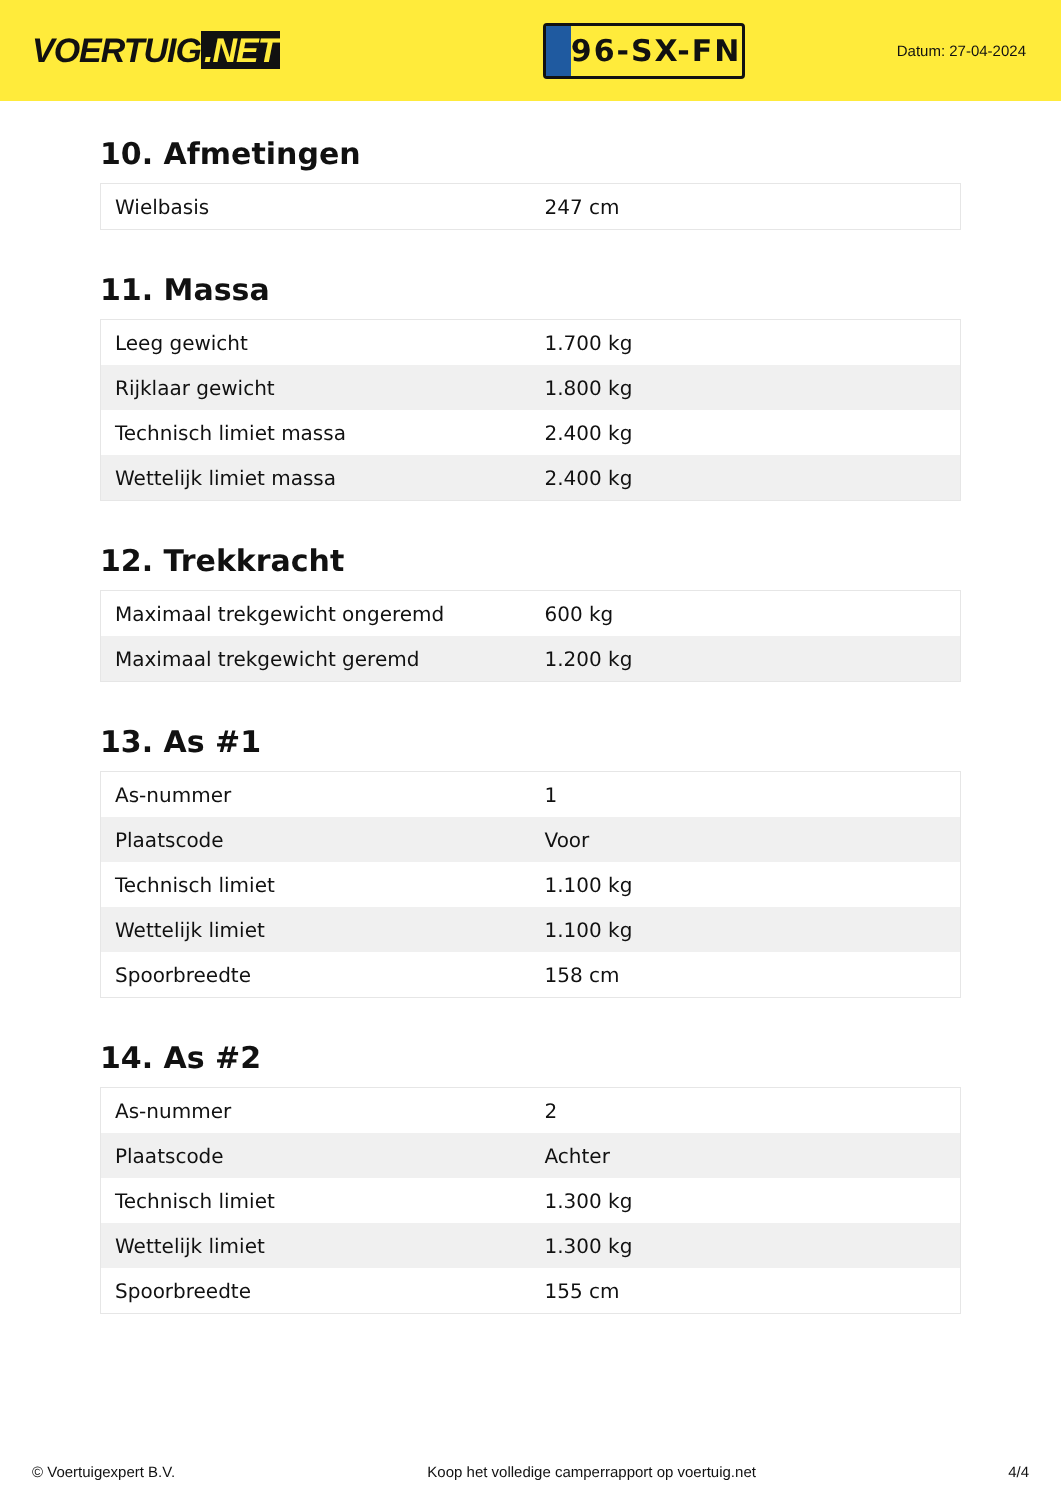VOERTUIG.NET
96-SX-FN
Datum: 27-04-2024
10. Afmetingen
| Wielbasis | 247 cm |
11. Massa
| Leeg gewicht | 1.700 kg |
| Rijklaar gewicht | 1.800 kg |
| Technisch limiet massa | 2.400 kg |
| Wettelijk limiet massa | 2.400 kg |
12. Trekkracht
| Maximaal trekgewicht ongeremd | 600 kg |
| Maximaal trekgewicht geremd | 1.200 kg |
13. As #1
| As-nummer | 1 |
| Plaatscode | Voor |
| Technisch limiet | 1.100 kg |
| Wettelijk limiet | 1.100 kg |
| Spoorbreedte | 158 cm |
14. As #2
| As-nummer | 2 |
| Plaatscode | Achter |
| Technisch limiet | 1.300 kg |
| Wettelijk limiet | 1.300 kg |
| Spoorbreedte | 155 cm |
© Voertuigexpert B.V. Koop het volledige camperrapport op voertuig.net 4/4